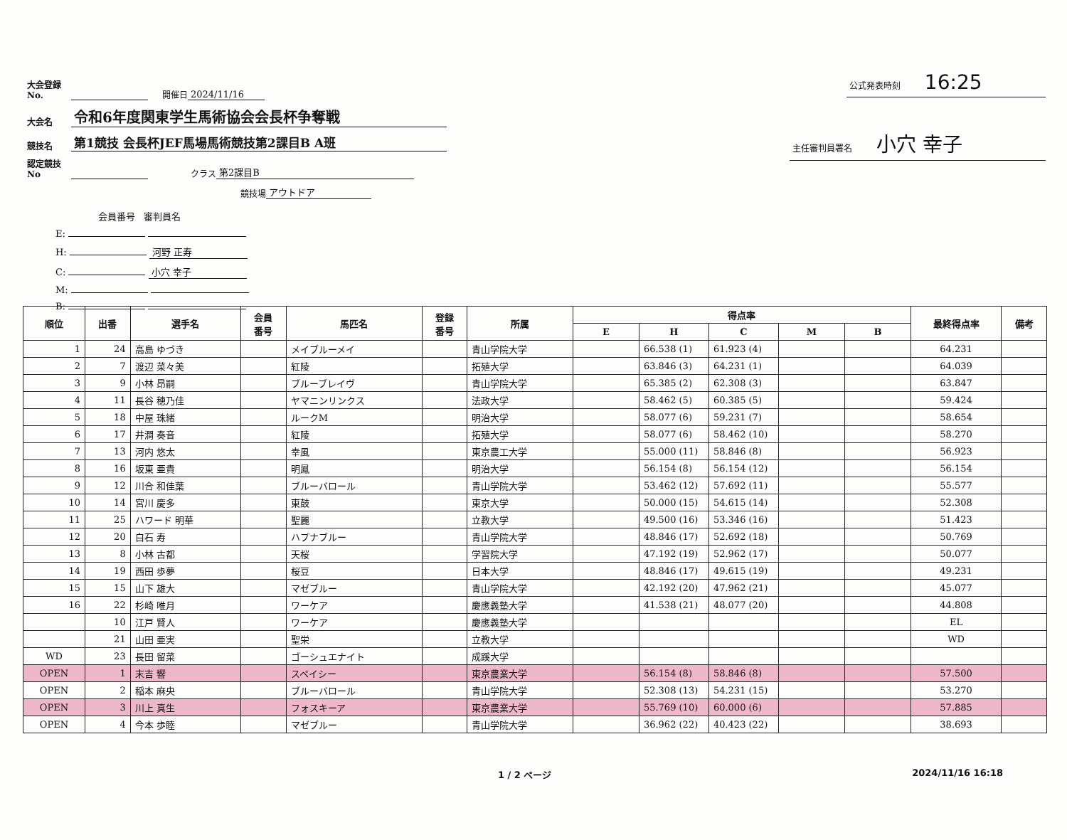大会登録No. 開催日 2024/11/16
大会名 令和6年度関東学生馬術協会会長杯争奪戦
競技名 第1競技 会長杯JEF馬場馬術競技第2課目B A班
認定競技No クラス 第2課目B
競技場 アウトドア
会員番号 審判員名
E:
H: 河野 正寿
C: 小穴 幸子
M:
B:
公式発表時刻 16:25
主任審判員署名 小穴 幸子
| 順位 | 出番 | 選手名 | 会員 番号 | 馬匹名 | 登録 番号 | 所属 | 得点率 | | | | | 最終得点率 | 備考 |
| --- | --- | --- | --- | --- | --- | --- | --- | --- | --- | --- | --- | --- | --- |
| | | | | | | | E | H | C | M | B | | |
| 1 | 24 | 高島 ゆづき | | メイブルーメイ | | 青山学院大学 | | 66.538 (1) | 61.923 (4) | | | 64.231 | |
| 2 | 7 | 渡辺 菜々美 | | 紅陵 | | 拓殖大学 | | 63.846 (3) | 64.231 (1) | | | 64.039 | |
| 3 | 9 | 小林 昂嗣 | | ブルーブレイヴ | | 青山学院大学 | | 65.385 (2) | 62.308 (3) | | | 63.847 | |
| 4 | 11 | 長谷 穂乃佳 | | ヤマニンリンクス | | 法政大学 | | 58.462 (5) | 60.385 (5) | | | 59.424 | |
| 5 | 18 | 中屋 珠緒 | | ルークM | | 明治大学 | | 58.077 (6) | 59.231 (7) | | | 58.654 | |
| 6 | 17 | 井澗 奏音 | | 紅陵 | | 拓殖大学 | | 58.077 (6) | 58.462 (10) | | | 58.270 | |
| 7 | 13 | 河内 悠太 | | 幸風 | | 東京農工大学 | | 55.000 (11) | 58.846 (8) | | | 56.923 | |
| 8 | 16 | 坂東 亜貴 | | 明鳳 | | 明治大学 | | 56.154 (8) | 56.154 (12) | | | 56.154 | |
| 9 | 12 | 川合 和佳葉 | | ブルーバロール | | 青山学院大学 | | 53.462 (12) | 57.692 (11) | | | 55.577 | |
| 10 | 14 | 宮川 慶多 | | 東鼓 | | 東京大学 | | 50.000 (15) | 54.615 (14) | | | 52.308 | |
| 11 | 25 | ハワード 明華 | | 聖麗 | | 立教大学 | | 49.500 (16) | 53.346 (16) | | | 51.423 | |
| 12 | 20 | 白石 寿 | | ハプナブルー | | 青山学院大学 | | 48.846 (17) | 52.692 (18) | | | 50.769 | |
| 13 | 8 | 小林 古都 | | 天桜 | | 学習院大学 | | 47.192 (19) | 52.962 (17) | | | 50.077 | |
| 14 | 19 | 西田 歩夢 | | 桜豆 | | 日本大学 | | 48.846 (17) | 49.615 (19) | | | 49.231 | |
| 15 | 15 | 山下 雄大 | | マゼブルー | | 青山学院大学 | | 42.192 (20) | 47.962 (21) | | | 45.077 | |
| 16 | 22 | 杉崎 唯月 | | ワーケア | | 慶應義塾大学 | | 41.538 (21) | 48.077 (20) | | | 44.808 | |
| | 10 | 江戸 賢人 | | ワーケア | | 慶應義塾大学 | | | | | | EL | |
| | 21 | 山田 亜実 | | 聖栄 | | 立教大学 | | | | | | WD | |
| WD | 23 | 長田 留菜 | | ゴーシュエナイト | | 成蹊大学 | | | | | | | |
| OPEN | 1 | 末吉 響 | | スペイシー | | 東京農業大学 | | 56.154 (8) | 58.846 (8) | | | 57.500 | |
| OPEN | 2 | 稲本 麻央 | | ブルーバロール | | 青山学院大学 | | 52.308 (13) | 54.231 (15) | | | 53.270 | |
| OPEN | 3 | 川上 真生 | | フォスキーア | | 東京農業大学 | | 55.769 (10) | 60.000 (6) | | | 57.885 | |
| OPEN | 4 | 今本 歩睦 | | マゼブルー | | 青山学院大学 | | 36.962 (22) | 40.423 (22) | | | 38.693 | |
1 / 2 ページ 2024/11/16 16:18